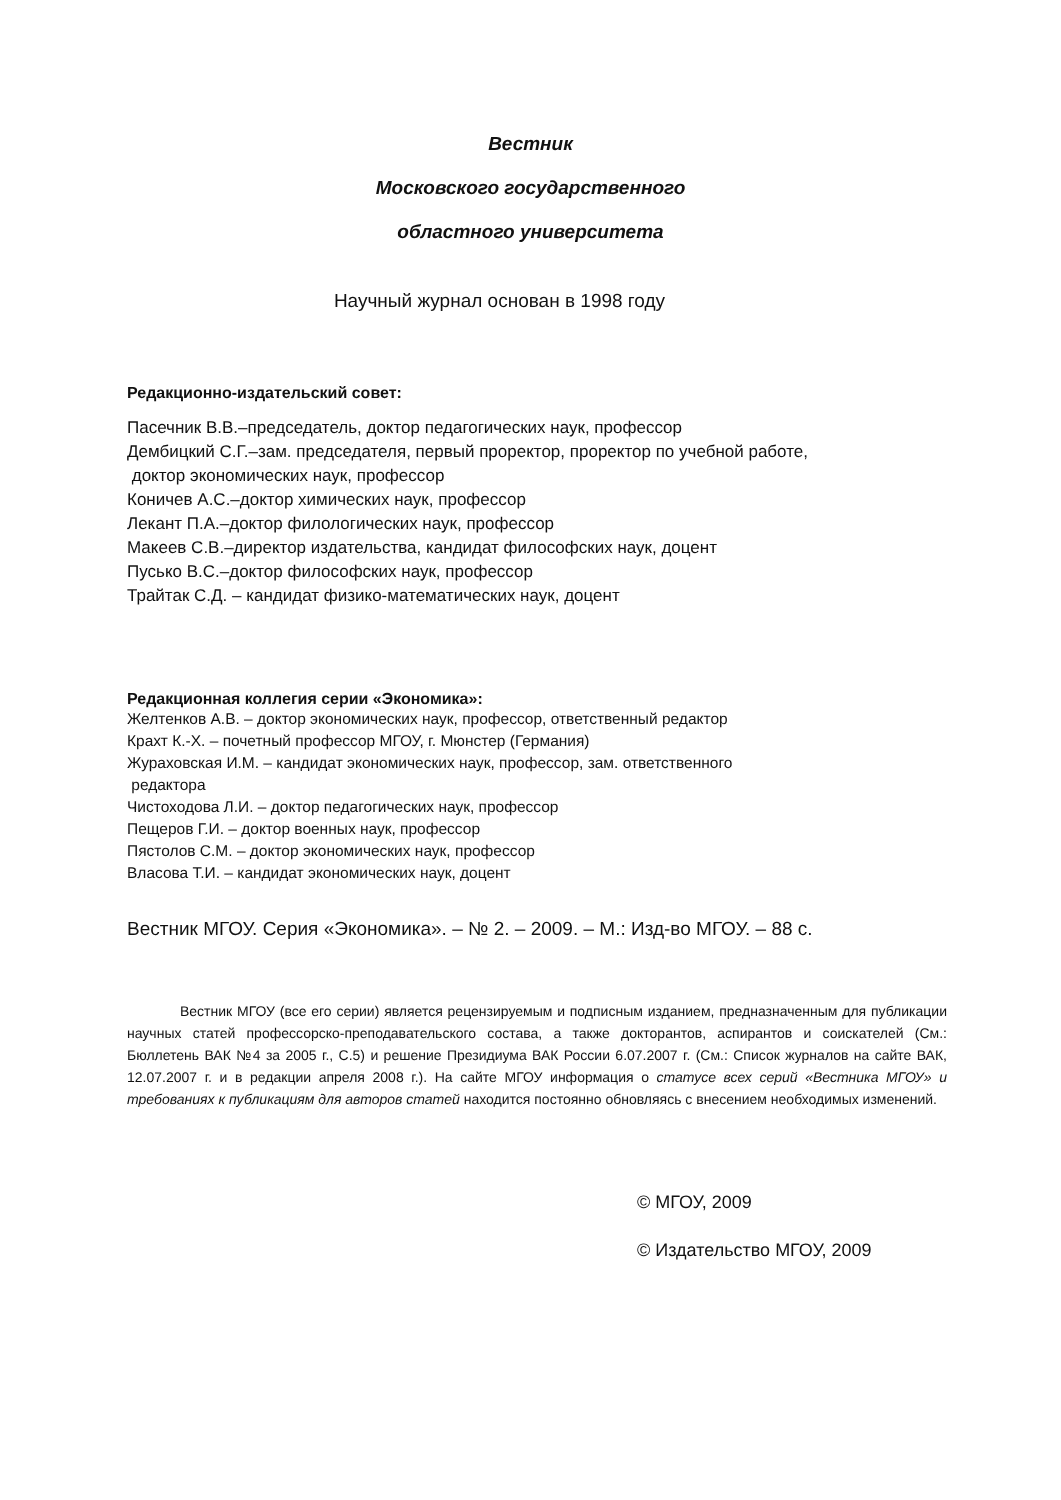Вестник
Московского государственного
областного университета
Научный журнал основан в 1998 году
Редакционно-издательский совет:
Пасечник В.В.–председатель, доктор педагогических наук, профессор
Дембицкий С.Г.–зам. председателя, первый проректор, проректор по учебной работе,
доктор экономических наук, профессор
Коничев А.С.–доктор химических наук, профессор
Лекант П.А.–доктор филологических наук, профессор
Макеев С.В.–директор издательства, кандидат философских наук, доцент
Пусько В.С.–доктор философских наук, профессор
Трайтак С.Д. – кандидат физико-математических наук, доцент
Редакционная коллегия серии «Экономика»:
Желтенков А.В. – доктор экономических наук, профессор, ответственный редактор
Крахт К.-Х. – почетный профессор МГОУ, г. Мюнстер (Германия)
Жураховская И.М. – кандидат экономических наук, профессор, зам. ответственного
редактора
Чистоходова Л.И. – доктор педагогических наук, профессор
Пещеров Г.И. – доктор военных наук, профессор
Пястолов С.М. – доктор экономических наук, профессор
Власова Т.И. – кандидат экономических наук, доцент
Вестник МГОУ. Серия «Экономика». – № 2. – 2009. – М.: Изд-во МГОУ. – 88 с.
Вестник МГОУ (все его серии) является рецензируемым и подписным изданием, предназначенным для публикации научных статей профессорско-преподавательского состава, а также докторантов, аспирантов и соискателей (См.: Бюллетень ВАК №4 за 2005 г., С.5) и решение Президиума ВАК России 6.07.2007 г. (См.: Список журналов на сайте ВАК, 12.07.2007 г. и в редакции апреля 2008 г.). На сайте МГОУ информация о статусе всех серий «Вестника МГОУ» и требованиях к публикациям для авторов статей находится постоянно обновляясь с внесением необходимых изменений.
© МГОУ, 2009
© Издательство МГОУ, 2009